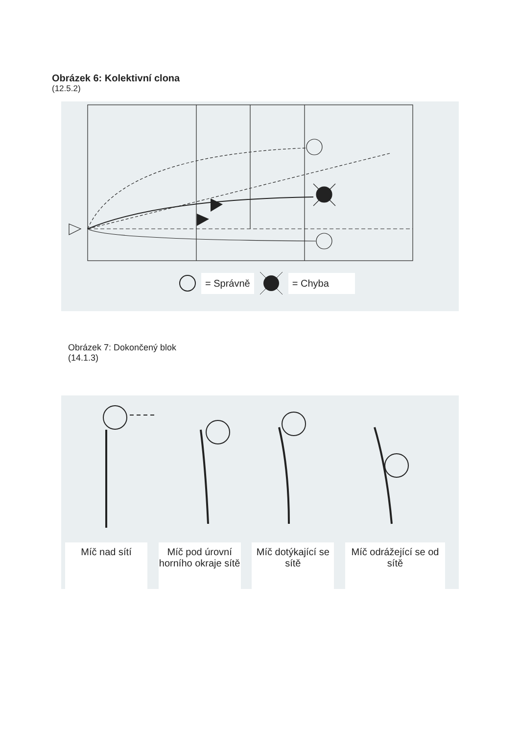Obrázek 6: Kolektivní clona
(12.5.2)
= Správně = Chyba
Obrázek 7: Dokončený blok
(14.1.3)
Míč nad sítí Míč pod úrovní horního okraje sítě
Míč dotýkající se sítě
Míč odrážející se od sítě